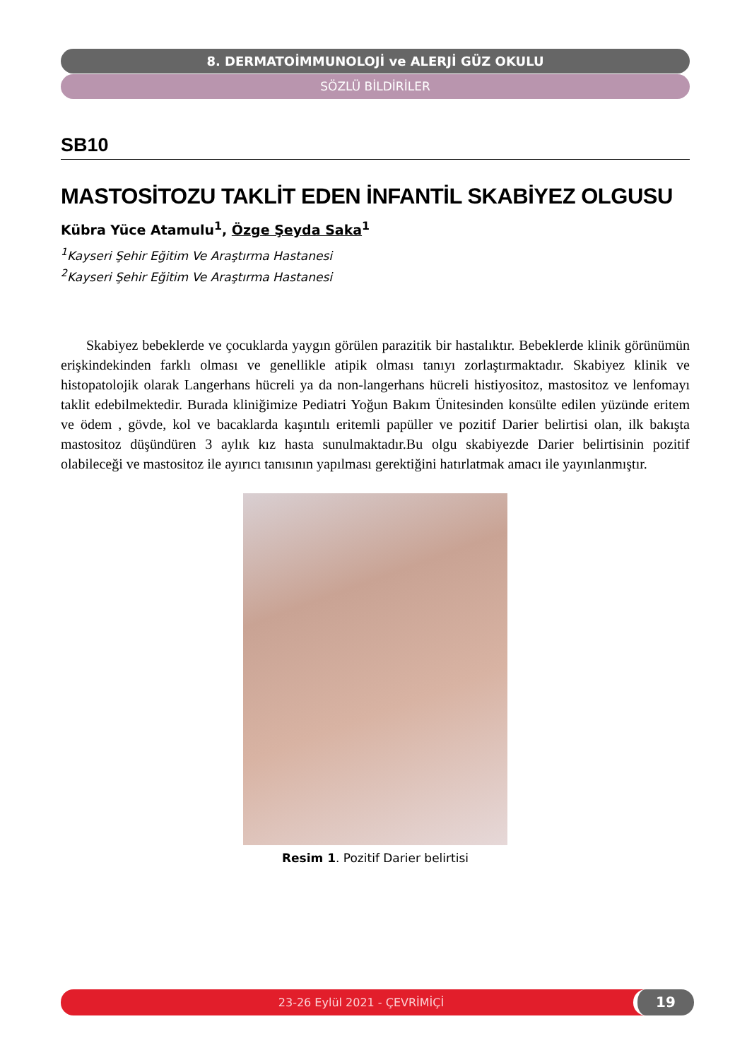8. DERMATOİMMUNOLOJİ ve ALERJİ GÜZ OKULU
SÖZLÜ BİLDİRİLER
SB10
MASTOSİTOZU TAKLİT EDEN İNFANTİL SKABİYEZ OLGUSU
Kübra Yüce Atamulu<sup>1</sup>, Özge Şeyda Saka<sup>1</sup>
<sup>1</sup> Kayseri Şehir Eğitim Ve Araştırma Hastanesi
<sup>2</sup> Kayseri Şehir Eğitim Ve Araştırma Hastanesi
Skabiyez bebeklerde ve çocuklarda yaygın görülen parazitik bir hastalıktır. Bebeklerde klinik görünümün erişkindekinden farklı olması ve genellikle atipik olması tanıyı zorlaştırmaktadır. Skabiyez klinik ve histopatolojik olarak Langerhans hücreli ya da non-langerhans hücreli histiyositoz, mastositoz ve lenfomayı taklit edebilmektedir. Burada kliniğimize Pediatri Yoğun Bakım Ünitesinden konsülte edilen yüzünde eritem ve ödem , gövde, kol ve bacaklarda kaşıntılı eritemli papüller ve pozitif Darier belirtisi olan, ilk bakışta mastositoz düşündüren 3 aylık kız hasta sunulmaktadır.Bu olgu skabiyezde Darier belirtisinin pozitif olabileceği ve mastositoz ile ayırıcı tanısının yapılması gerektiğini hatırlatmak amacı ile yayınlanmıştır.
Resim 1. Pozitif Darier belirtisi
23-26 Eylül 2021 - ÇEVRİMİÇİ 19